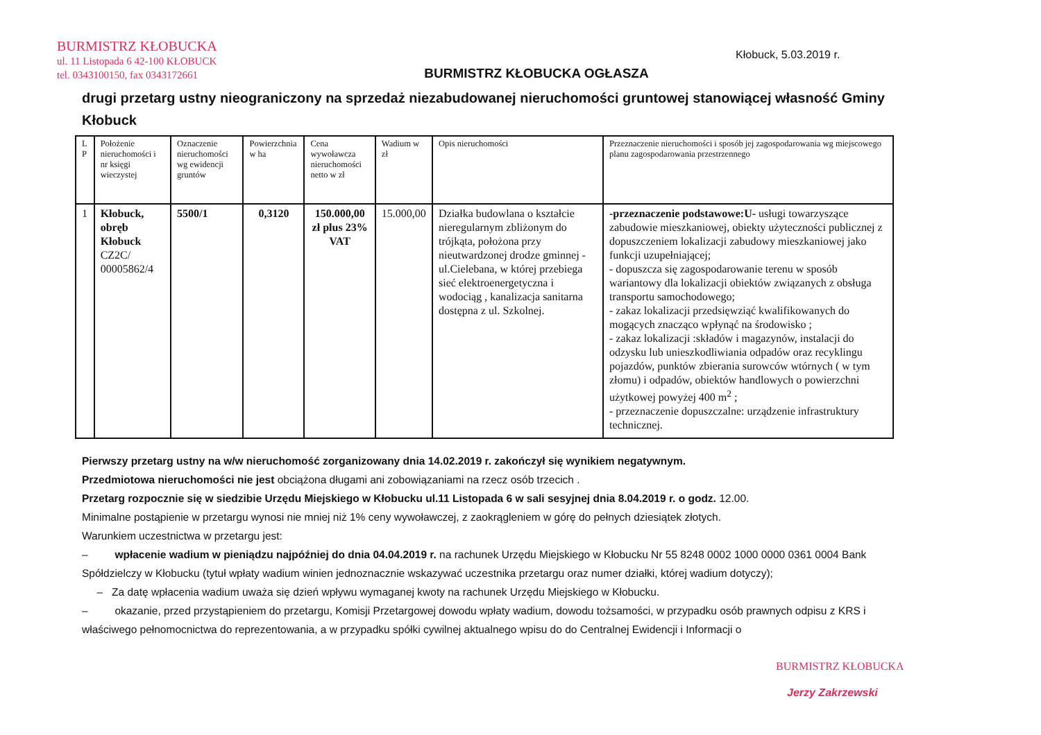BURMISTRZ KŁOBUCKA
ul. 11 Listopada 6 42-100 KŁOBUCK
tel. 0343100150, fax 0343172661
Kłobuck, 5.03.2019 r.
BURMISTRZ KŁOBUCKA OGŁASZA
drugi przetarg ustny nieograniczony na sprzedaż niezabudowanej nieruchomości gruntowej stanowiącej własność Gminy Kłobuck
| L P | Położenie nieruchomości i nr księgi wieczystej | Oznaczenie nieruchomości wg ewidencji gruntów | Powierzchnia w ha | Cena wywoławcza nieruchomości netto w zł | Wadium w zł | Opis nieruchomości | Przeznaczenie nieruchomości i sposób jej zagospodarowania wg miejscowego planu zagospodarowania przestrzennego |
| --- | --- | --- | --- | --- | --- | --- | --- |
| 1 | Kłobuck, obręb Kłobuck CZ2C/ 00005862/4 | 5500/1 | 0,3120 | 150.000,00 zł plus 23% VAT | 15.000,00 | Działka budowlana o kształcie nieregularnym zbliżonym do trójkąta, położona przy nieutwardzonej drodze gminnej - ul.Cielebana, w której przebiega sieć elektroenergetyczna i wodociąg , kanalizacja sanitarna dostępna z ul. Szkolnej. | -przeznaczenie podstawowe:U- usługi towarzyszące zabudowie mieszkaniowej, obiekty użyteczności publicznej z dopuszczeniem lokalizacji zabudowy mieszkaniowej jako funkcji uzupełniającej; - dopuszcza się zagospodarowanie terenu w sposób wariantowy dla lokalizacji obiektów związanych z obsługa transportu samochodowego; - zakaz lokalizacji przedsięwziąć kwalifikowanych do mogących znacząco wpłynąć na środowisko ; - zakaz lokalizacji :składów i magazynów, instalacji do odzysku lub unieszkodliwiania odpadów oraz recyklingu pojazdów, punktów zbierania surowców wtórnych ( w tym złomu) i odpadów, obiektów handlowych o powierzchni użytkowej powyżej 400 m<sup>2</sup> ; - przeznaczenie dopuszczalne: urządzenie infrastruktury technicznej. |
Pierwszy przetarg ustny na w/w nieruchomość zorganizowany dnia 14.02.2019 r. zakończył się wynikiem negatywnym.
Przedmiotowa nieruchomości nie jest obciążona długami ani zobowiązaniami na rzecz osób trzecich .
Przetarg rozpocznie się w siedzibie Urzędu Miejskiego w Kłobucku ul.11 Listopada 6 w sali sesyjnej dnia 8.04.2019 r. o godz. 12.00.
Minimalne postąpienie w przetargu wynosi nie mniej niż 1% ceny wywoławczej, z zaokrągleniem w górę do pełnych dziesiątek złotych.
Warunkiem uczestnictwa w przetargu jest:
– wpłacenie wadium w pieniądzu najpóźniej do dnia 04.04.2019 r. na rachunek Urzędu Miejskiego w Kłobucku Nr 55 8248 0002 1000 0000 0361 0004 Bank Spółdzielczy w Kłobucku (tytuł wpłaty wadium winien jednoznacznie wskazywać uczestnika przetargu oraz numer działki, której wadium dotyczy);
– Za datę wpłacenia wadium uważa się dzień wpływu wymaganej kwoty na rachunek Urzędu Miejskiego w Kłobucku.
– okazanie, przed przystąpieniem do przetargu, Komisji Przetargowej dowodu wpłaty wadium, dowodu tożsamości, w przypadku osób prawnych odpisu z KRS i właściwego pełnomocnictwa do reprezentowania, a w przypadku spółki cywilnej aktualnego wpisu do do Centralnej Ewidencji i Informacji o
BURMISTRZ KŁOBUCKA
Jerzy Zakrzewski